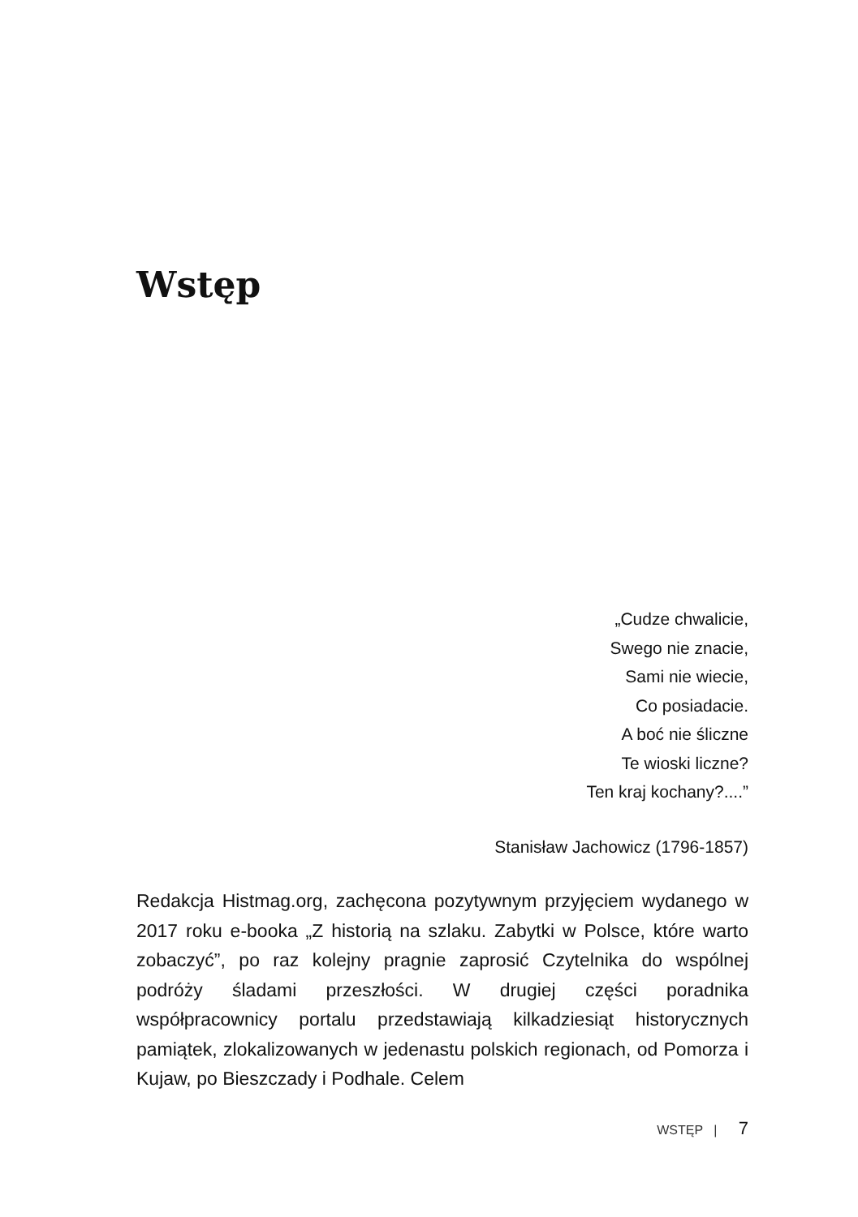Wstęp
„Cudze chwalicie,
Swego nie znacie,
Sami nie wiecie,
Co posiadacie.
A boć nie śliczne
Te wioski liczne?
Ten kraj kochany?....”
Stanisław Jachowicz (1796-1857)
Redakcja Histmag.org, zachęcona pozytywnym przyjęciem wydanego w 2017 roku e-booka „Z historią na szlaku. Zabytki w Polsce, które warto zobaczyć”, po raz kolejny pragnie zaprosić Czytelnika do wspólnej podróży śladami przeszłości. W drugiej części poradnika współpracownicy portalu przedstawiają kilkadziesiąt historycznych pamiątek, zlokalizowanych w jedenastu polskich regionach, od Pomorza i Kujaw, po Bieszczady i Podhale. Celem
WSTĘP | 7